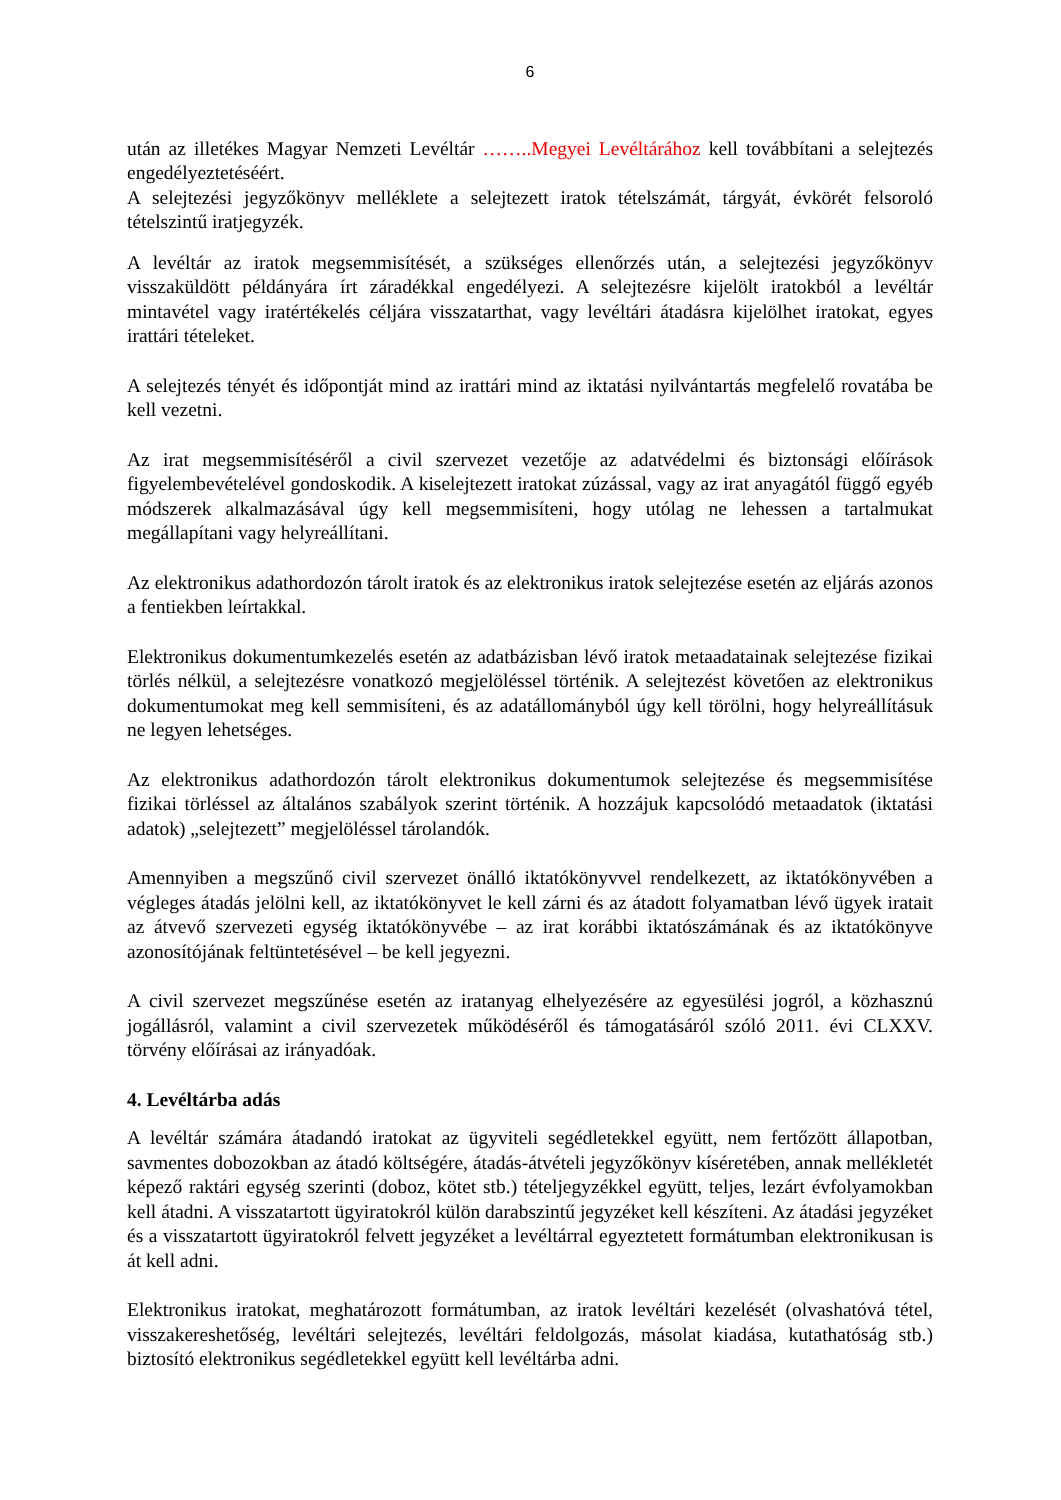6
után az illetékes Magyar Nemzeti Levéltár ……..Megyei Levéltárához kell továbbítani a selejtezés engedélyeztetéséért.
A selejtezési jegyzőkönyv melléklete a selejtezett iratok tételszámát, tárgyát, évkörét felsoroló tételszintű iratjegyzék.
A levéltár az iratok megsemmisítését, a szükséges ellenőrzés után, a selejtezési jegyzőkönyv visszaküldött példányára írt záradékkal engedélyezi. A selejtezésre kijelölt iratokból a levéltár mintavétel vagy iratértékelés céljára visszatarthat, vagy levéltári átadásra kijelölhet iratokat, egyes irattári tételeket.
A selejtezés tényét és időpontját mind az irattári mind az iktatási nyilvántartás megfelelő rovatába be kell vezetni.
Az irat megsemmisítéséről a civil szervezet vezetője az adatvédelmi és biztonsági előírások figyelembevételével gondoskodik. A kiselejtezett iratokat zúzással, vagy az irat anyagától függő egyéb módszerek alkalmazásával úgy kell megsemmisíteni, hogy utólag ne lehessen a tartalmukat megállapítani vagy helyreállítani.
Az elektronikus adathordozón tárolt iratok és az elektronikus iratok selejtezése esetén az eljárás azonos a fentiekben leírtakkal.
Elektronikus dokumentumkezelés esetén az adatbázisban lévő iratok metaadatainak selejtezése fizikai törlés nélkül, a selejtezésre vonatkozó megjelöléssel történik. A selejtezést követően az elektronikus dokumentumokat meg kell semmisíteni, és az adatállományból úgy kell törölni, hogy helyreállításuk ne legyen lehetséges.
Az elektronikus adathordozón tárolt elektronikus dokumentumok selejtezése és megsemmisítése fizikai törléssel az általános szabályok szerint történik. A hozzájuk kapcsolódó metaadatok (iktatási adatok) „selejtezett” megjelöléssel tárolandók.
Amennyiben a megszűnő civil szervezet önálló iktatókönyvvel rendelkezett, az iktatókönyvében a végleges átadás jelölni kell, az iktatókönyvet le kell zárni és az átadott folyamatban lévő ügyek iratait az átvevő szervezeti egység iktatókönyvébe – az irat korábbi iktatószámának és az iktatókönyve azonosítójának feltüntetésével – be kell jegyezni.
A civil szervezet megszűnése esetén az iratanyag elhelyezésére az egyesülési jogról, a közhasznú jogállásról, valamint a civil szervezetek működéséről és támogatásáról szóló 2011. évi CLXXV. törvény előírásai az irányadóak.
4. Levéltárba adás
A levéltár számára átadandó iratokat az ügyviteli segédletekkel együtt, nem fertőzött állapotban, savmentes dobozokban az átadó költségére, átadás-átvételi jegyzőkönyv kíséretében, annak mellékletét képező raktári egység szerinti (doboz, kötet stb.) tételjegyzékkel együtt, teljes, lezárt évfolyamokban kell átadni. A visszatartott ügyiratokról külön darabszintű jegyzéket kell készíteni. Az átadási jegyzéket és a visszatartott ügyiratokról felvett jegyzéket a levéltárral egyeztetett formátumban elektronikusan is át kell adni.
Elektronikus iratokat, meghatározott formátumban, az iratok levéltári kezelését (olvashatóvá tétel, visszakereshetőség, levéltári selejtezés, levéltári feldolgozás, másolat kiadása, kutathatóság stb.) biztosító elektronikus segédletekkel együtt kell levéltárba adni.